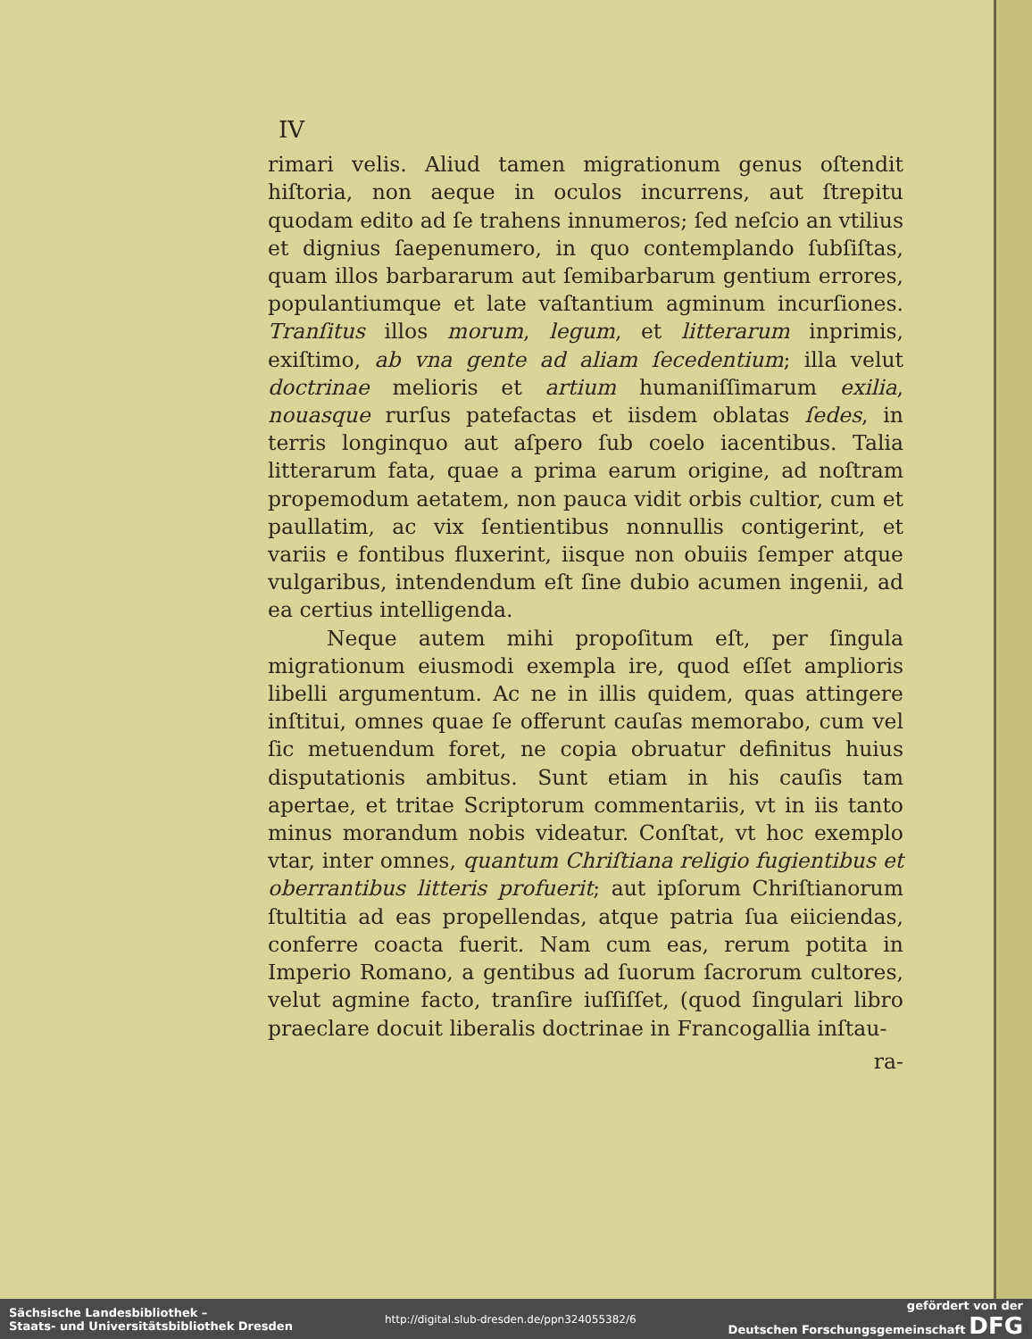IV
rimari velis. Aliud tamen migrationum genus oſtendit hiſtoria, non aeque in oculos incurrens, aut ſtrepitu quodam edito ad ſe trahens innumeros; ſed neſcio an vtilius et dignius ſaepenumero, in quo contemplando ſubſiſtas, quam illos barbararum aut ſemibarbarum gentium errores, populantiumque et late vaſtantium agminum incurſiones. Tranſitus illos morum, legum, et litterarum inprimis, exiſtimo, ab vna gente ad aliam ſecedentium; illa velut doctrinae melioris et artium humaniſſimarum exilia, nouasque rurſus pate­factas et iisdem oblatas ſedes, in terris longinquo aut aſpero ſub coelo iacentibus. Talia litterarum fata, quae a prima earum origine, ad noſtram propemodum aetatem, non pauca vidit orbis cultior, cum et paullatim, ac vix ſentientibus nonnullis contigerint, et variis e fontibus fluxerint, iisque non obuiis ſemper atque vulgaribus, intendendum eſt ſine dubio acumen ingenii, ad ea certius intelligenda.
Neque autem mihi propoſitum eſt, per ſingula migrationum eiusmodi exempla ire, quod eſſet amplioris libelli argumentum. Ac ne in illis quidem, quas attingere inſtitui, omnes quae ſe offerunt cauſas memorabo, cum vel ſic metuendum foret, ne copia obruatur definitus huius disputationis ambitus. Sunt etiam in his cauſis tam apertae, et tritae Scriptorum commentariis, vt in iis tanto minus morandum nobis videatur. Conſtat, vt hoc exemplo vtar, inter omnes, quantum Chriſtiana religio fugientibus et oberrantibus litteris profuerit; aut ipſorum Chriſtianorum ſtultitia ad eas propellendas, atque patria ſua eiiciendas, conferre coacta fuerit. Nam cum eas, rerum potita in Imperio Romano, a gentibus ad ſuorum ſacrorum cultores, velut agmine facto, tranſire iuſſiſſet, (quod ſingulari libro praeclare docuit liberalis doctrinae in Francogallia inſtau-
ra-
Sächsische Landesbibliothek –
Staats- und Universitätsbibliothek Dresden
http://digital.slub-dresden.de/ppn324055382/6
gefördert von der
Deutschen Forschungsgemeinschaft DFG